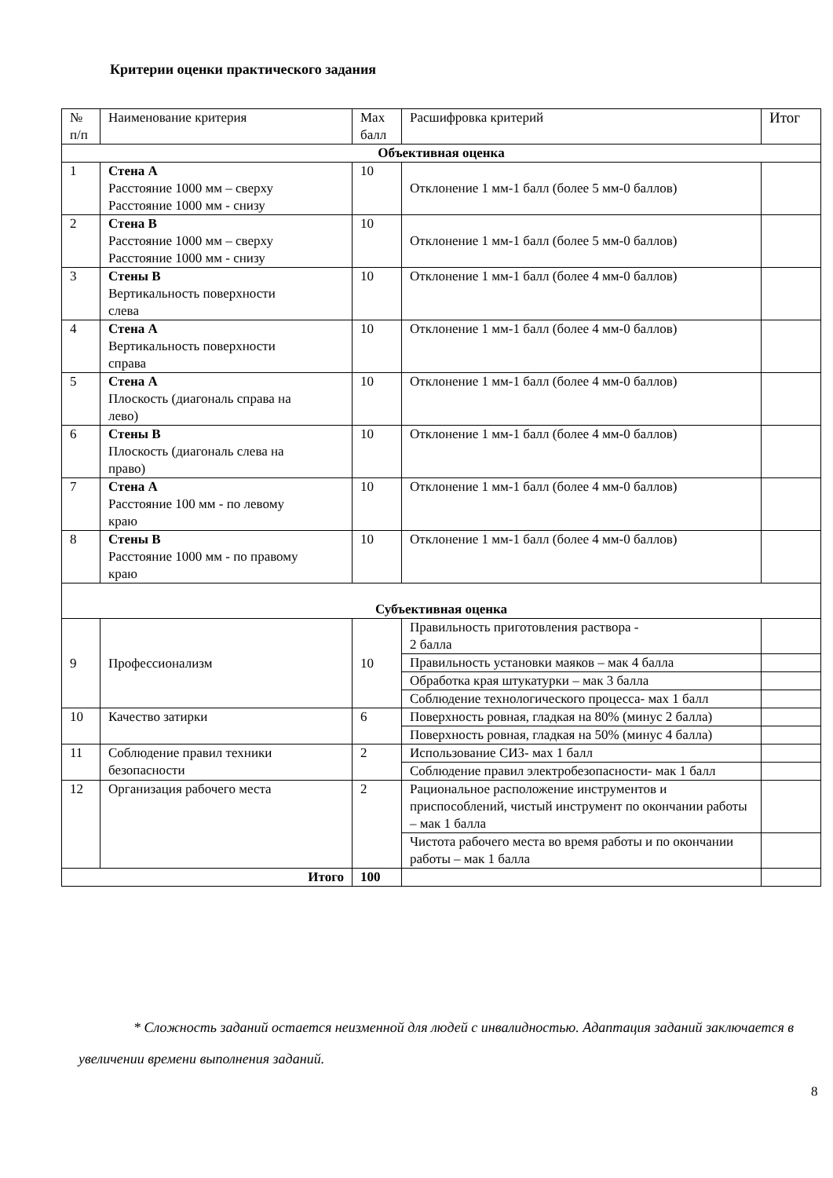Критерии оценки практического задания
| № п/п | Наименование критерия | Max балл | Расшифровка критерий | Итог |
| --- | --- | --- | --- | --- |
| Объективная оценка | | | | |
| 1 | Стена А Расстояние 1000 мм – сверху Расстояние 1000 мм - снизу | 10 | Отклонение 1 мм-1 балл (более 5 мм-0 баллов) | |
| 2 | Стена В Расстояние 1000 мм – сверху Расстояние 1000 мм - снизу | 10 | Отклонение 1 мм-1 балл (более 5 мм-0 баллов) | |
| 3 | Стены В Вертикальность поверхности слева | 10 | Отклонение 1 мм-1 балл (более 4 мм-0 баллов) | |
| 4 | Стена А Вертикальность поверхности справа | 10 | Отклонение 1 мм-1 балл (более 4 мм-0 баллов) | |
| 5 | Стена А Плоскость (диагональ справа на лево) | 10 | Отклонение 1 мм-1 балл (более 4 мм-0 баллов) | |
| 6 | Стены В Плоскость (диагональ слева на право) | 10 | Отклонение 1 мм-1 балл (более 4 мм-0 баллов) | |
| 7 | Стена А Расстояние 100 мм - по левому краю | 10 | Отклонение 1 мм-1 балл (более 4 мм-0 баллов) | |
| 8 | Стены В Расстояние 1000 мм - по правому краю | 10 | Отклонение 1 мм-1 балл (более 4 мм-0 баллов) | |
| Субъективная оценка | | | | |
| 9 | Профессионализм | 10 | Правильность приготовления раствора - 2 балла | |
| | | | Правильность установки маяков – мак 4 балла | |
| | | | Обработка края штукатурки – мак 3 балла | |
| | | | Соблюдение технологического процесса- мах 1 балл | |
| 10 | Качество затирки | 6 | Поверхность ровная, гладкая на 80% (минус 2 балла) | |
| | | | Поверхность ровная, гладкая на 50% (минус 4 балла) | |
| 11 | Соблюдение правил техники безопасности | 2 | Использование СИЗ- мах 1 балл | |
| | | | Соблюдение правил электробезопасности- мак 1 балл | |
| 12 | Организация рабочего места | 2 | Рациональное расположение инструментов и приспособлений, чистый инструмент по окончании работы – мак 1 балла | |
| | | | Чистота рабочего места во время работы и по окончании работы – мак 1 балла | |
| Итого | | 100 | | |
* Сложность заданий остается неизменной для людей с инвалидностью. Адаптация заданий заключается в увеличении времени выполнения заданий.
8